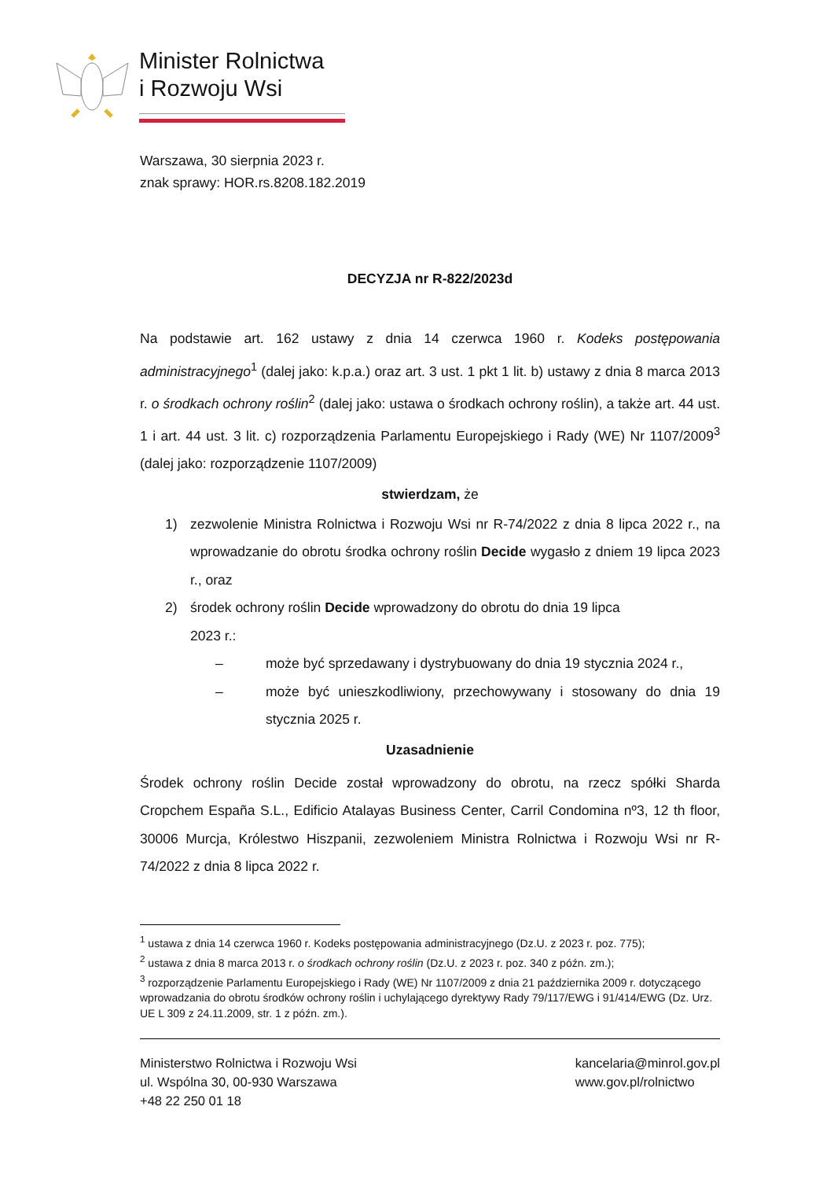Minister Rolnictwa
i Rozwoju Wsi
Warszawa, 30 sierpnia 2023 r.
znak sprawy: HOR.rs.8208.182.2019
DECYZJA nr R-822/2023d
Na podstawie art. 162 ustawy z dnia 14 czerwca 1960 r. Kodeks postępowania administracyjnego<sup>1</sup> (dalej jako: k.p.a.) oraz art. 3 ust. 1 pkt 1 lit. b) ustawy z dnia 8 marca 2013 r. o środkach ochrony roślin<sup>2</sup> (dalej jako: ustawa o środkach ochrony roślin), a także art. 44 ust. 1 i art. 44 ust. 3 lit. c) rozporządzenia Parlamentu Europejskiego i Rady (WE) Nr 1107/2009<sup>3</sup> (dalej jako: rozporządzenie 1107/2009)
stwierdzam, że
1)
zezwolenie Ministra Rolnictwa i Rozwoju Wsi nr R-74/2022 z dnia 8 lipca 2022 r., na wprowadzanie do obrotu środka ochrony roślin Decide wygasło z dniem 19 lipca 2023 r., oraz
2) środek ochrony roślin Decide wprowadzony do obrotu do dnia 19 lipca
2023 r.:
–
może być sprzedawany i dystrybuowany do dnia 19 stycznia 2024 r.,
–
może być unieszkodliwiony, przechowywany i stosowany do dnia 19 stycznia 2025 r.
Uzasadnienie
Środek ochrony roślin Decide został wprowadzony do obrotu, na rzecz spółki Sharda Cropchem España S.L., Edificio Atalayas Business Center, Carril Condomina nº3, 12 th floor, 30006 Murcja, Królestwo Hiszpanii, zezwoleniem Ministra Rolnictwa i Rozwoju Wsi nr R-74/2022 z dnia 8 lipca 2022 r.
<sup>1</sup> ustawa z dnia 14 czerwca 1960 r. Kodeks postępowania administracyjnego (Dz.U. z 2023 r. poz. 775);
<sup>2</sup> ustawa z dnia 8 marca 2013 r. o środkach ochrony roślin (Dz.U. z 2023 r. poz. 340 z późn. zm.);
<sup>3</sup> rozporządzenie Parlamentu Europejskiego i Rady (WE) Nr 1107/2009 z dnia 21 października 2009 r. dotyczącego wprowadzania do obrotu środków ochrony roślin i uchylającego dyrektywy Rady 79/117/EWG i 91/414/EWG (Dz. Urz. UE L 309 z 24.11.2009, str. 1 z późn. zm.).
Ministerstwo Rolnictwa i Rozwoju Wsi
ul. Wspólna 30, 00-930 Warszawa
+48 22 250 01 18
kancelaria@minrol.gov.pl
www.gov.pl/rolnictwo